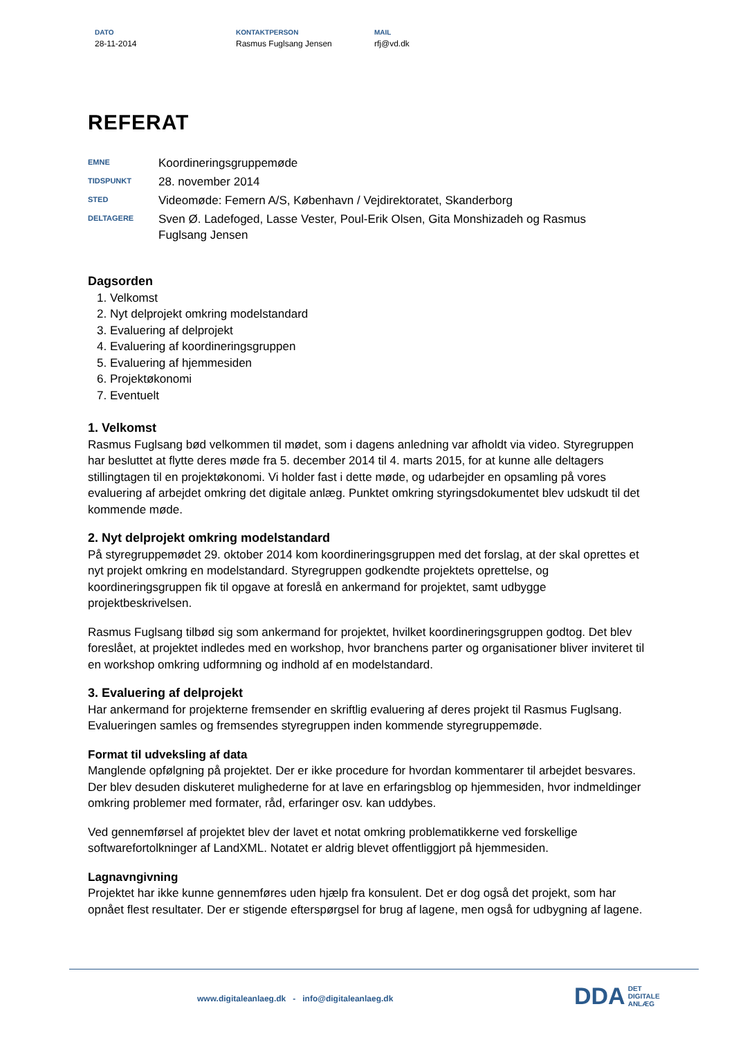DATO
28-11-2014
KONTAKTPERSON
Rasmus Fuglsang Jensen
MAIL
rfj@vd.dk
REFERAT
| EMNE | Koordineringsgruppemøde |
| TIDSPUNKT | 28. november 2014 |
| STED | Videomøde: Femern A/S, København / Vejdirektoratet, Skanderborg |
| DELTAGERE | Sven Ø. Ladefoged, Lasse Vester, Poul-Erik Olsen, Gita Monshizadeh og Rasmus Fuglsang Jensen |
Dagsorden
1. Velkomst
2. Nyt delprojekt omkring modelstandard
3. Evaluering af delprojekt
4. Evaluering af koordineringsgruppen
5. Evaluering af hjemmesiden
6. Projektøkonomi
7. Eventuelt
1. Velkomst
Rasmus Fuglsang bød velkommen til mødet, som i dagens anledning var afholdt via video. Styregruppen har besluttet at flytte deres møde fra 5. december 2014 til 4. marts 2015, for at kunne alle deltagers stillingtagen til en projektøkonomi. Vi holder fast i dette møde, og udarbejder en opsamling på vores evaluering af arbejdet omkring det digitale anlæg. Punktet omkring styringsdokumentet blev udskudt til det kommende møde.
2. Nyt delprojekt omkring modelstandard
På styregruppemødet 29. oktober 2014 kom koordineringsgruppen med det forslag, at der skal oprettes et nyt projekt omkring en modelstandard. Styregruppen godkendte projektets oprettelse, og koordineringsgruppen fik til opgave at foreslå en ankermand for projektet, samt udbygge projektbeskrivelsen.
Rasmus Fuglsang tilbød sig som ankermand for projektet, hvilket koordineringsgruppen godtog. Det blev foreslået, at projektet indledes med en workshop, hvor branchens parter og organisationer bliver inviteret til en workshop omkring udformning og indhold af en modelstandard.
3. Evaluering af delprojekt
Har ankermand for projekterne fremsender en skriftlig evaluering af deres projekt til Rasmus Fuglsang. Evalueringen samles og fremsendes styregruppen inden kommende styregruppemøde.
Format til udveksling af data
Manglende opfølgning på projektet. Der er ikke procedure for hvordan kommentarer til arbejdet besvares. Der blev desuden diskuteret mulighederne for at lave en erfaringsblog op hjemmesiden, hvor indmeldinger omkring problemer med formater, råd, erfaringer osv. kan uddybes.
Ved gennemførsel af projektet blev der lavet et notat omkring problematikkerne ved forskellige softwarefortolkninger af LandXML. Notatet er aldrig blevet offentliggjort på hjemmesiden.
Lagnavngivning
Projektet har ikke kunne gennemføres uden hjælp fra konsulent. Det er dog også det projekt, som har opnået flest resultater. Der er stigende efterspørgsel for brug af lagene, men også for udbygning af lagene.
www.digitaleanlaeg.dk - info@digitaleanlaeg.dk
DDA DET
DIGITALE
ANLÆG